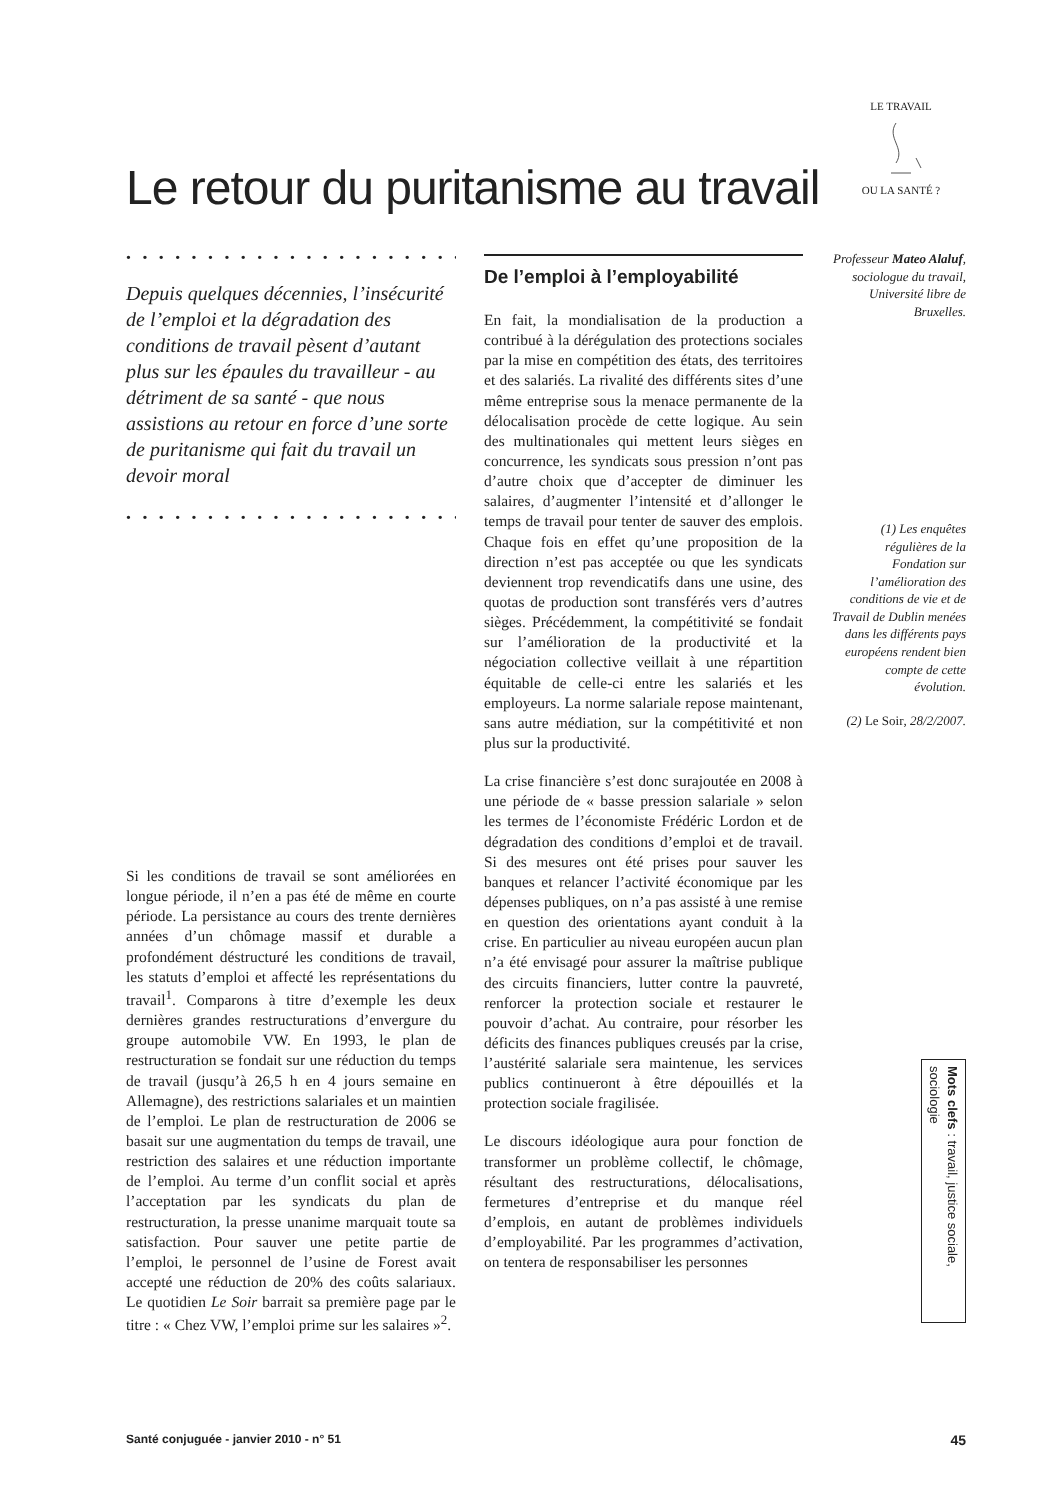Le retour du puritanisme au travail
LE TRAVAILOU LA SANTÉ ?
• • • • • • • • • • • • • • • • • • • • • • • •
Depuis quelques décennies, l’insécurité de l’emploi et la dégradation des conditions de travail pèsent d’autant plus sur les épaules du travailleur - au détriment de sa santé - que nous assistions au retour en force d’une sorte de puritanisme qui fait du travail un devoir moral
• • • • • • • • • • • • • • • • • • • • • • • •
Si les conditions de travail se sont améliorées en longue période, il n’en a pas été de même en courte période. La persistance au cours des trente dernières années d’un chômage massif et durable a profondément déstructuré les conditions de travail, les statuts d’emploi et affecté les représentations du travail<sup>1</sup>. Comparons à titre d’exemple les deux dernières grandes restructurations d’envergure du groupe automobile VW. En 1993, le plan de restructuration se fondait sur une réduction du temps de travail (jusqu’à 26,5 h en 4 jours semaine en Allemagne), des restrictions salariales et un maintien de l’emploi. Le plan de restructuration de 2006 se basait sur une augmentation du temps de travail, une restriction des salaires et une réduction importante de l’emploi. Au terme d’un conflit social et après l’acceptation par les syndicats du plan de restructuration, la presse unanime marquait toute sa satisfaction. Pour sauver une petite partie de l’emploi, le personnel de l’usine de Forest avait accepté une réduction de 20% des coûts salariaux. Le quotidien Le Soir barrait sa première page par le titre : « Chez VW, l’emploi prime sur les salaires »<sup>2</sup>.
De l’emploi à l’employabilité
En fait, la mondialisation de la production a contribué à la dérégulation des protections sociales par la mise en compétition des états, des territoires et des salariés. La rivalité des différents sites d’une même entreprise sous la menace permanente de la délocalisation procède de cette logique. Au sein des multinationales qui mettent leurs sièges en concurrence, les syndicats sous pression n’ont pas d’autre choix que d’accepter de diminuer les salaires, d’augmenter l’intensité et d’allonger le temps de travail pour tenter de sauver des emplois. Chaque fois en effet qu’une proposition de la direction n’est pas acceptée ou que les syndicats deviennent trop revendicatifs dans une usine, des quotas de production sont transférés vers d’autres sièges. Précédemment, la compétitivité se fondait sur l’amélioration de la productivité et la négociation collective veillait à une répartition équitable de celle-ci entre les salariés et les employeurs. La norme salariale repose maintenant, sans autre médiation, sur la compétitivité et non plus sur la productivité.
La crise financière s’est donc surajoutée en 2008 à une période de « basse pression salariale » selon les termes de l’économiste Frédéric Lordon et de dégradation des conditions d’emploi et de travail. Si des mesures ont été prises pour sauver les banques et relancer l’activité économique par les dépenses publiques, on n’a pas assisté à une remise en question des orientations ayant conduit à la crise. En particulier au niveau européen aucun plan n’a été envisagé pour assurer la maîtrise publique des circuits financiers, lutter contre la pauvreté, renforcer la protection sociale et restaurer le pouvoir d’achat. Au contraire, pour résorber les déficits des finances publiques creusés par la crise, l’austérité salariale sera maintenue, les services publics continueront à être dépouillés et la protection sociale fragilisée.
Le discours idéologique aura pour fonction de transformer un problème collectif, le chômage, résultant des restructurations, délocalisations, fermetures d’entreprise et du manque réel d’emplois, en autant de problèmes individuels d’employabilité. Par les programmes d’activation, on tentera de responsabiliser les personnes
Professeur Mateo Alaluf, sociologue du travail, Université libre de Bruxelles.
(1) Les enquêtes régulières de la Fondation sur l’amélioration des conditions de vie et de Travail de Dublin menées dans les différents pays européens rendent bien compte de cette évolution.
(2) Le Soir, 28/2/2007.
Mots clefs : travail, justice sociale, sociologie
Santé conjuguée - janvier 2010 - n° 51 45